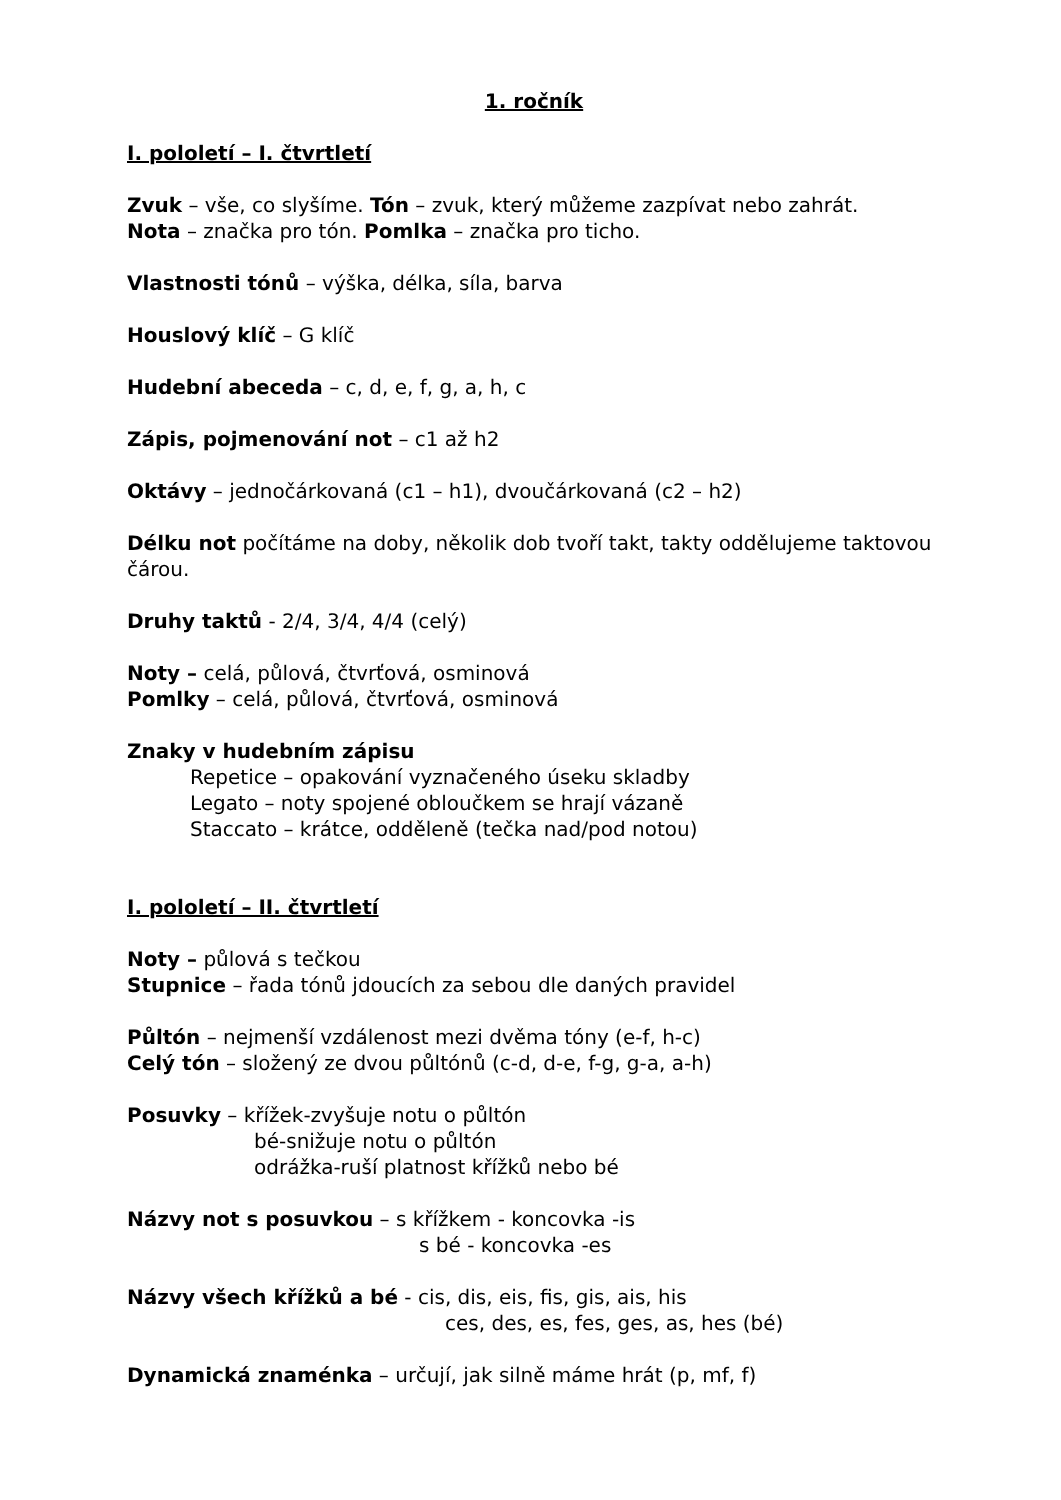1. ročník
I. pololetí – I. čtvrtletí
Zvuk – vše, co slyšíme. Tón – zvuk, který můžeme zazpívat nebo zahrát.
Nota – značka pro tón. Pomlka – značka pro ticho.
Vlastnosti tónů – výška, délka, síla, barva
Houslový klíč – G klíč
Hudební abeceda – c, d, e, f, g, a, h, c
Zápis, pojmenování not – c1 až h2
Oktávy – jednočárkovaná (c1 – h1), dvoučárkovaná (c2 – h2)
Délku not počítáme na doby, několik dob tvoří takt, takty oddělujeme taktovou čárou.
Druhy taktů - 2/4, 3/4, 4/4 (celý)
Noty – celá, půlová, čtvrťová, osminová
Pomlky – celá, půlová, čtvrťová, osminová
Znaky v hudebním zápisu
Repetice – opakování vyznačeného úseku skladby
Legato – noty spojené obloučkem se hrají vázaně
Staccato – krátce, odděleně (tečka nad/pod notou)
I. pololetí – II. čtvrtletí
Noty – půlová s tečkou
Stupnice – řada tónů jdoucích za sebou dle daných pravidel
Půltón – nejmenší vzdálenost mezi dvěma tóny (e-f, h-c)
Celý tón – složený ze dvou půltónů (c-d, d-e, f-g, g-a, a-h)
Posuvky – křížek-zvyšuje notu o půltón
bé-snižuje notu o půltón
odrážka-ruší platnost křížků nebo bé
Názvy not s posuvkou – s křížkem - koncovka -is
s bé - koncovka -es
Názvy všech křížků a bé - cis, dis, eis, fis, gis, ais, his
ces, des, es, fes, ges, as, hes (bé)
Dynamická znaménka – určují, jak silně máme hrát (p, mf, f)